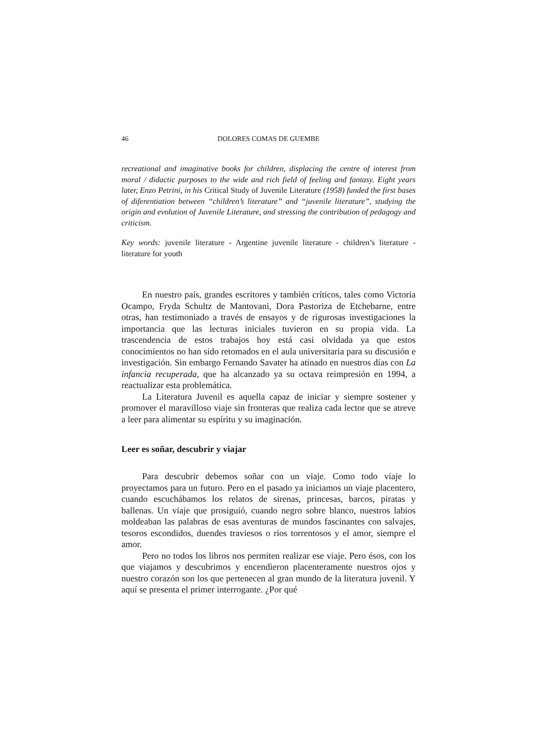46 DOLORES COMAS DE GUEMBE
recreational and imaginative books for children, displacing the centre of interest from moral / didactic purposes to the wide and rich field of feeling and fantasy. Eight years later, Enzo Petrini, in his Critical Study of Juvenile Literature (1958) funded the first bases of diferentiation between “children’s literature” and “juvenile literature”, studying the origin and evolution of Juvenile Literature, and stressing the contribution of pedagogy and criticism.
Key words: juvenile literature - Argentine juvenile literature - children’s literature - literature for youth
En nuestro país, grandes escritores y también críticos, tales como Victoria Ocampo, Fryda Schultz de Mantovani, Dora Pastoriza de Etchebarne, entre otras, han testimoniado a través de ensayos y de rigurosas investigaciones la importancia que las lecturas iniciales tuvieron en su propia vida. La trascendencia de estos trabajos hoy está casi olvidada ya que estos conocimientos no han sido retomados en el aula universitaria para su discusión e investigación. Sin embargo Fernando Savater ha atinado en nuestros días con La infancia recuperada, que ha alcanzado ya su octava reimpresión en 1994, a reactualizar esta problemática.
La Literatura Juvenil es aquella capaz de iniciar y siempre sostener y promover el maravilloso viaje sin fronteras que realiza cada lector que se atreve a leer para alimentar su espíritu y su imaginación.
Leer es soñar, descubrir y viajar
Para descubrir debemos soñar con un viaje. Como todo viaje lo proyectamos para un futuro. Pero en el pasado ya iniciamos un viaje placentero, cuando escuchábamos los relatos de sirenas, princesas, barcos, piratas y ballenas. Un viaje que prosiguió, cuando negro sobre blanco, nuestros labios moldeaban las palabras de esas aventuras de mundos fascinantes con salvajes, tesoros escondidos, duendes traviesos o ríos torrentosos y el amor, siempre el amor.
Pero no todos los libros nos permiten realizar ese viaje. Pero ésos, con los que viajamos y descubrimos y encendieron placenteramente nuestros ojos y nuestro corazón son los que pertenecen al gran mundo de la literatura juvenil. Y aquí se presenta el primer interrogante. ¿Por qué